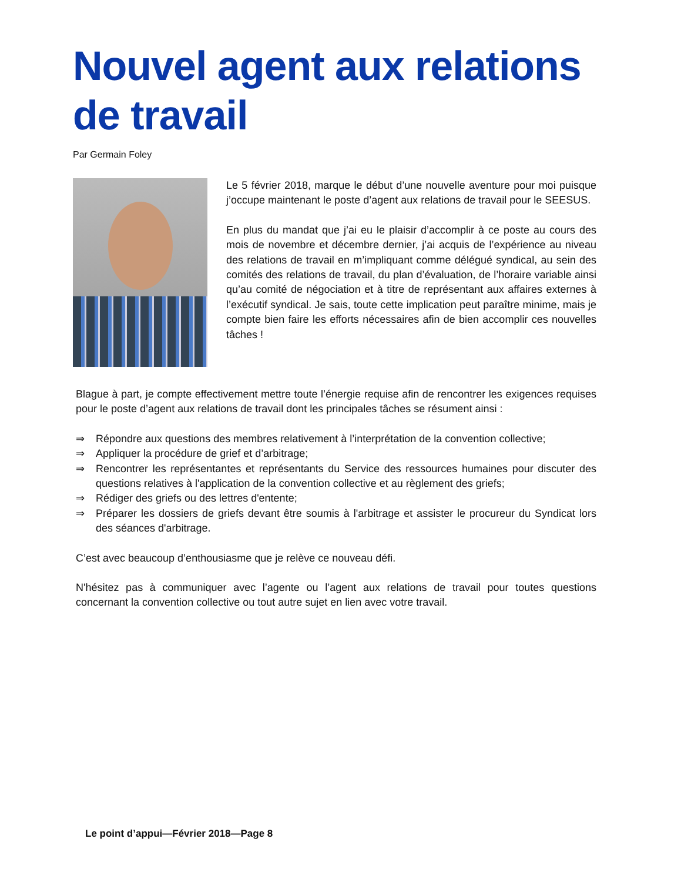Nouvel agent aux relations de travail
Par Germain Foley
Le 5 février 2018, marque le début d’une nouvelle aventure pour moi puisque j’occupe maintenant le poste d’agent aux relations de travail pour le SEESUS.
En plus du mandat que j’ai eu le plaisir d’accomplir à ce poste au cours des mois de novembre et décembre dernier, j’ai acquis de l’expérience au niveau des relations de travail en m’impliquant comme délégué syndical, au sein des comités des relations de travail, du plan d’évaluation, de l’horaire variable ainsi qu’au comité de négociation et à titre de représentant aux affaires externes à l’exécutif syndical. Je sais, toute cette implication peut paraître minime, mais je compte bien faire les efforts nécessaires afin de bien accomplir ces nouvelles tâches !
Blague à part, je compte effectivement mettre toute l’énergie requise afin de rencontrer les exigences requises pour le poste d’agent aux relations de travail dont les principales tâches se résument ainsi :
⇒ Répondre aux questions des membres relativement à l’interprétation de la convention collective;
⇒ Appliquer la procédure de grief et d’arbitrage;
⇒ Rencontrer les représentantes et représentants du Service des ressources humaines pour discuter des questions relatives à l'application de la convention collective et au règlement des griefs;
⇒ Rédiger des griefs ou des lettres d'entente;
⇒ Préparer les dossiers de griefs devant être soumis à l'arbitrage et assister le procureur du Syndicat lors des séances d'arbitrage.
C’est avec beaucoup d’enthousiasme que je relève ce nouveau défi.
N'hésitez pas à communiquer avec l’agente ou l’agent aux relations de travail pour toutes questions concernant la convention collective ou tout autre sujet en lien avec votre travail.
Le point d’appui—Février 2018—Page 8